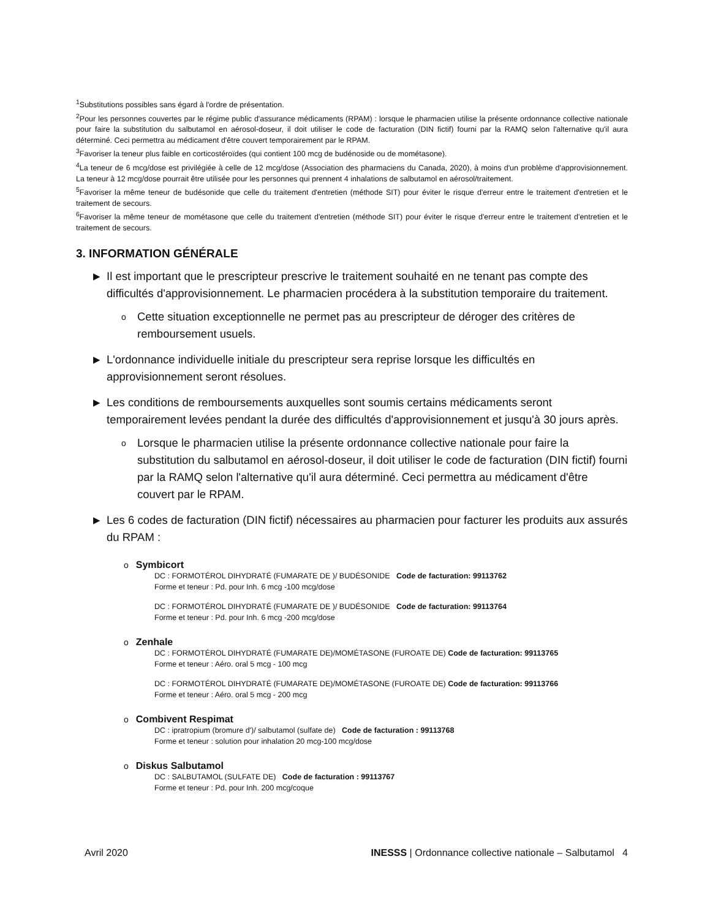<sup>1</sup> Substitutions possibles sans égard à l'ordre de présentation.
<sup>2</sup> Pour les personnes couvertes par le régime public d'assurance médicaments (RPAM) : lorsque le pharmacien utilise la présente ordonnance collective nationale pour faire la substitution du salbutamol en aérosol-doseur, il doit utiliser le code de facturation (DIN fictif) fourni par la RAMQ selon l'alternative qu'il aura déterminé. Ceci permettra au médicament d'être couvert temporairement par le RPAM.
<sup>3</sup> Favoriser la teneur plus faible en corticostéroïdes (qui contient 100 mcg de budénoside ou de mométasone).
<sup>4</sup> La teneur de 6 mcg/dose est privilégiée à celle de 12 mcg/dose (Association des pharmaciens du Canada, 2020), à moins d'un problème d'approvisionnement. La teneur à 12 mcg/dose pourrait être utilisée pour les personnes qui prennent 4 inhalations de salbutamol en aérosol/traitement.
<sup>5</sup> Favoriser la même teneur de budésonide que celle du traitement d'entretien (méthode SIT) pour éviter le risque d'erreur entre le traitement d'entretien et le traitement de secours.
<sup>6</sup> Favoriser la même teneur de mométasone que celle du traitement d'entretien (méthode SIT) pour éviter le risque d'erreur entre le traitement d'entretien et le traitement de secours.
3. INFORMATION GÉNÉRALE
▶ Il est important que le prescripteur prescrive le traitement souhaité en ne tenant pas compte des difficultés d'approvisionnement. Le pharmacien procédera à la substitution temporaire du traitement.
o Cette situation exceptionnelle ne permet pas au prescripteur de déroger des critères de remboursement usuels.
▶ L'ordonnance individuelle initiale du prescripteur sera reprise lorsque les difficultés en approvisionnement seront résolues.
▶ Les conditions de remboursements auxquelles sont soumis certains médicaments seront temporairement levées pendant la durée des difficultés d'approvisionnement et jusqu'à 30 jours après.
o Lorsque le pharmacien utilise la présente ordonnance collective nationale pour faire la substitution du salbutamol en aérosol-doseur, il doit utiliser le code de facturation (DIN fictif) fourni par la RAMQ selon l'alternative qu'il aura déterminé. Ceci permettra au médicament d'être couvert par le RPAM.
▶ Les 6 codes de facturation (DIN fictif) nécessaires au pharmacien pour facturer les produits aux assurés du RPAM :
o Symbicort
DC : FORMOTÉROL DIHYDRATÉ (FUMARATE DE )/ BUDÉSONIDE Code de facturation: 99113762
Forme et teneur : Pd. pour Inh. 6 mcg -100 mcg/dose
DC : FORMOTÉROL DIHYDRATÉ (FUMARATE DE )/ BUDÉSONIDE Code de facturation: 99113764
Forme et teneur : Pd. pour Inh. 6 mcg -200 mcg/dose
o Zenhale
DC : FORMOTÉROL DIHYDRATÉ (FUMARATE DE)/MOMÉTASONE (FUROATE DE) Code de facturation: 99113765
Forme et teneur : Aéro. oral 5 mcg - 100 mcg
DC : FORMOTÉROL DIHYDRATÉ (FUMARATE DE)/MOMÉTASONE (FUROATE DE) Code de facturation: 99113766
Forme et teneur : Aéro. oral 5 mcg - 200 mcg
o Combivent Respimat
DC : ipratropium (bromure d')/ salbutamol (sulfate de) Code de facturation : 99113768
Forme et teneur : solution pour inhalation 20 mcg-100 mcg/dose
o Diskus Salbutamol
DC : SALBUTAMOL (SULFATE DE) Code de facturation : 99113767
Forme et teneur : Pd. pour Inh. 200 mcg/coque
Avril 2020 INESSS | Ordonnance collective nationale – Salbutamol 4